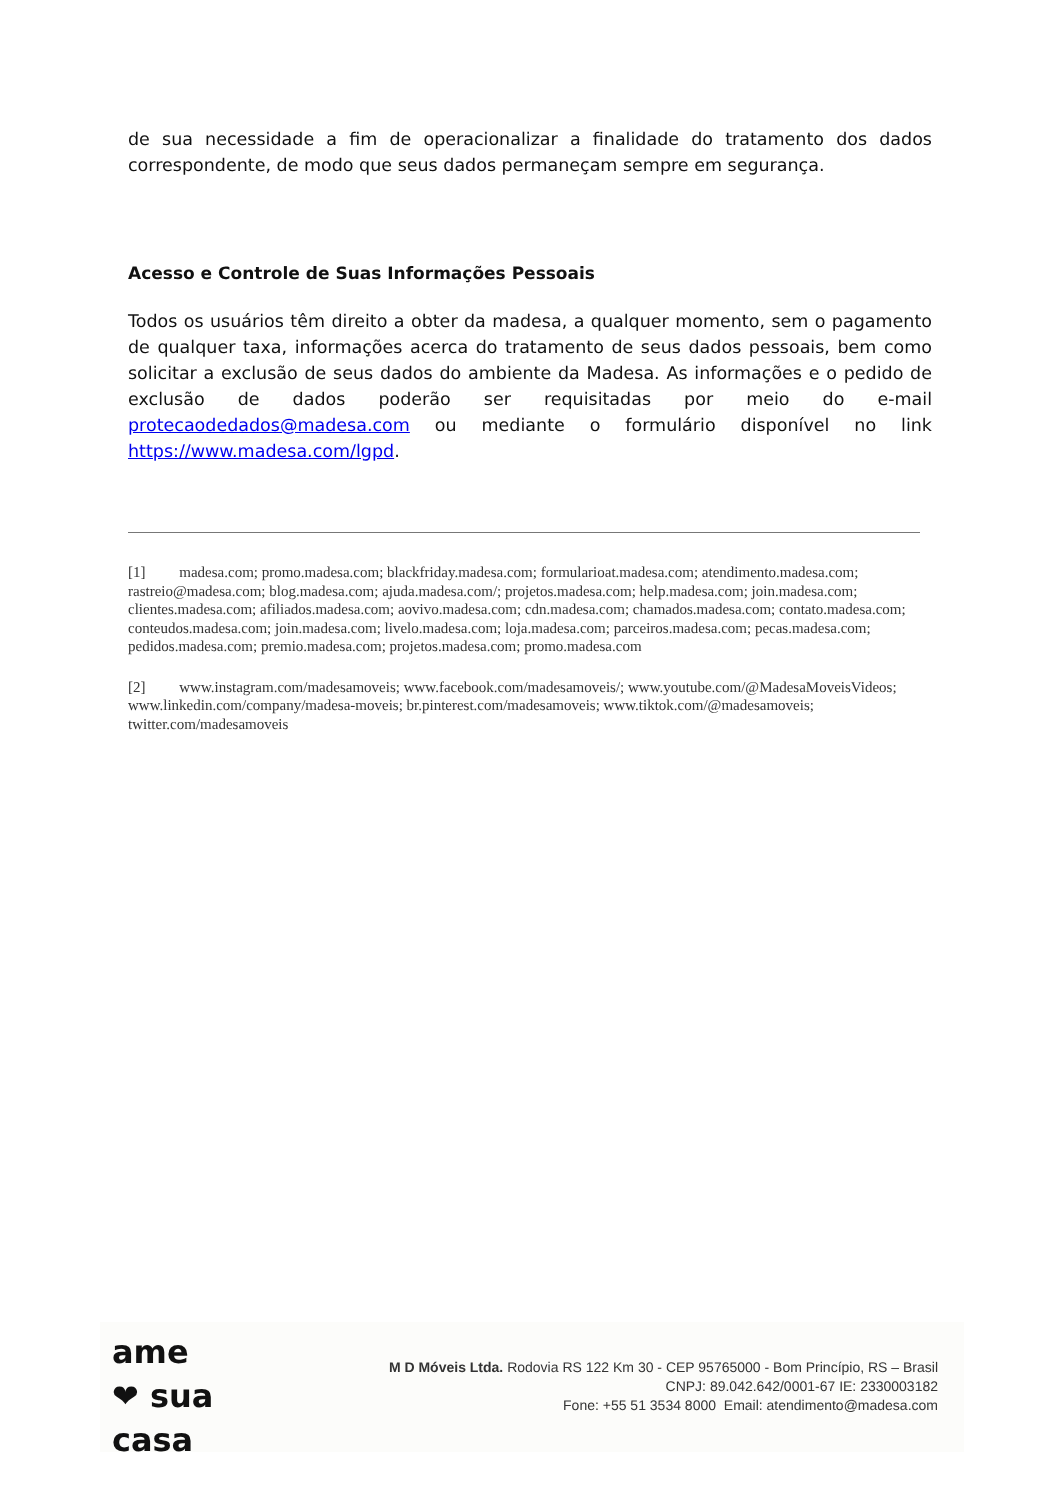de sua necessidade a fim de operacionalizar a finalidade do tratamento dos dados correspondente, de modo que seus dados permaneçam sempre em segurança.
Acesso e Controle de Suas Informações Pessoais
Todos os usuários têm direito a obter da madesa, a qualquer momento, sem o pagamento de qualquer taxa, informações acerca do tratamento de seus dados pessoais, bem como solicitar a exclusão de seus dados do ambiente da Madesa. As informações e o pedido de exclusão de dados poderão ser requisitadas por meio do e-mail protecaodedados@madesa.com ou mediante o formulário disponível no link https://www.madesa.com/lgpd.
[1] madesa.com; promo.madesa.com; blackfriday.madesa.com; formularioat.madesa.com; atendimento.madesa.com; rastreio@madesa.com; blog.madesa.com; ajuda.madesa.com/; projetos.madesa.com; help.madesa.com; join.madesa.com; clientes.madesa.com; afiliados.madesa.com; aovivo.madesa.com; cdn.madesa.com; chamados.madesa.com; contato.madesa.com; conteudos.madesa.com; join.madesa.com; livelo.madesa.com; loja.madesa.com; parceiros.madesa.com; pecas.madesa.com; pedidos.madesa.com; premio.madesa.com; projetos.madesa.com; promo.madesa.com
[2] www.instagram.com/madesamoveis; www.facebook.com/madesamoveis/; www.youtube.com/@MadesaMoveisVideos; www.linkedin.com/company/madesa-moveis; br.pinterest.com/madesamoveis; www.tiktok.com/@madesamoveis; twitter.com/madesamoveis
ame
❤ sua
casa
M D Móveis Ltda. Rodovia RS 122 Km 30 - CEP 95765000 - Bom Princípio, RS – Brasil
CNPJ: 89.042.642/0001-67 IE: 2330003182
Fone: +55 51 3534 8000 Email: atendimento@madesa.com